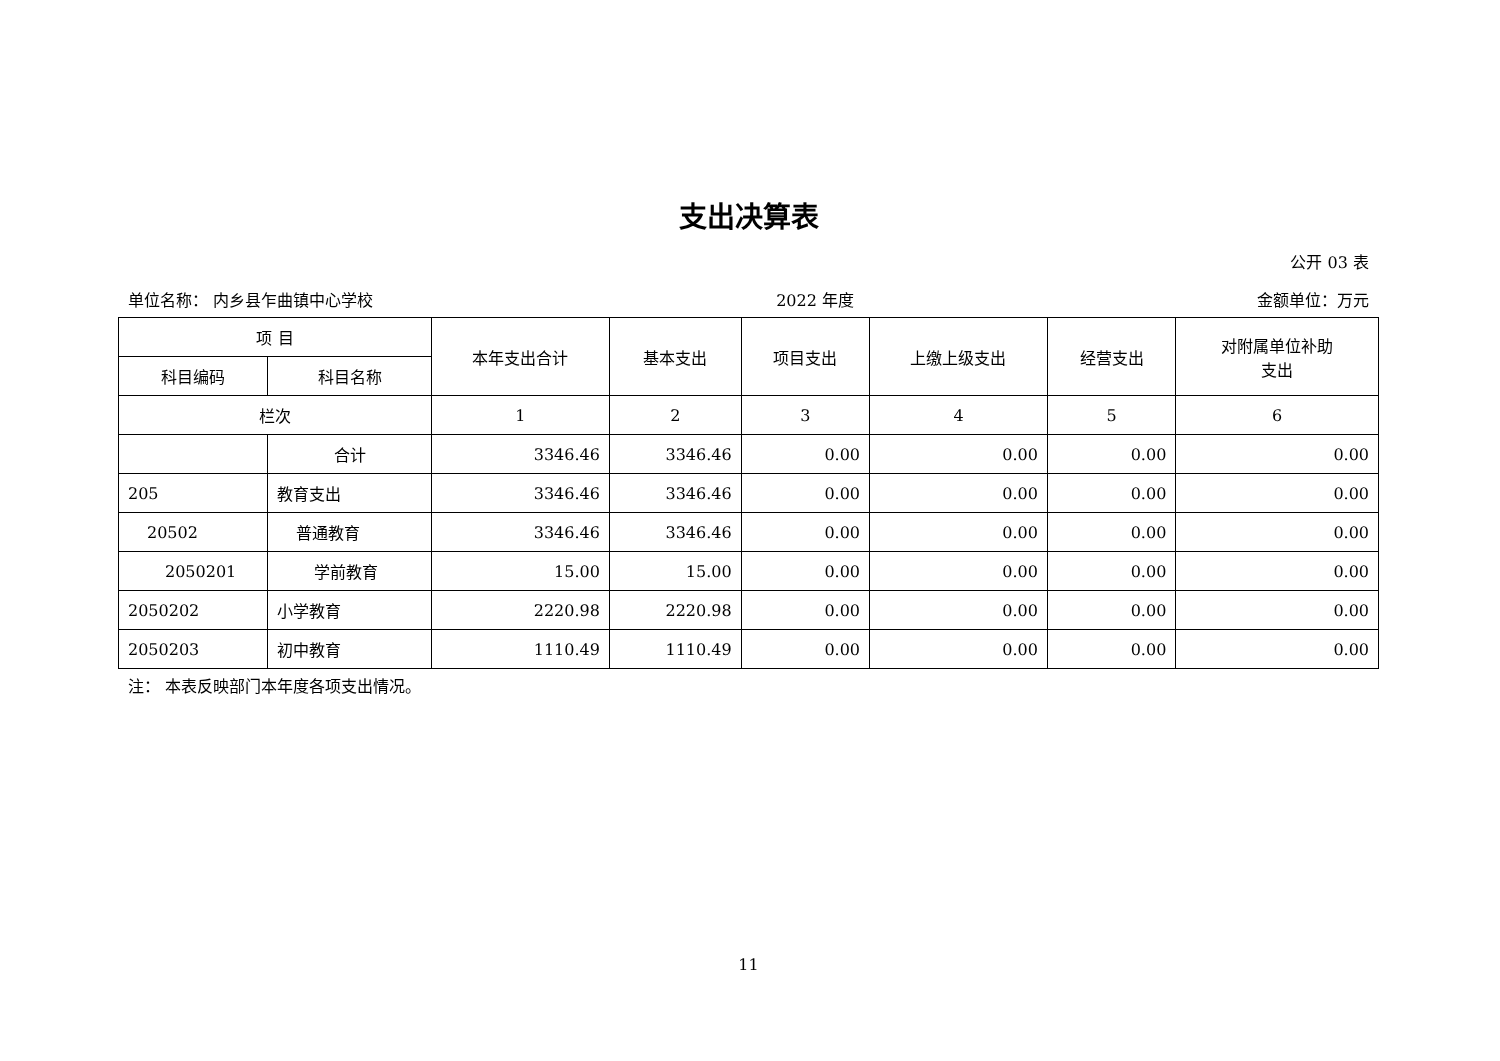支出决算表
公开 03 表
单位名称： 内乡县乍曲镇中心学校 2022 年度 金额单位：万元
| 项 目 | | 本年支出合计 | 基本支出 | 项目支出 | 上缴上级支出 | 经营支出 | 对附属单位补助 支出 |
| --- | --- | --- | --- | --- | --- | --- | --- |
| 科目编码 | 科目名称 | | | | | | |
| 栏次 | | 1 | 2 | 3 | 4 | 5 | 6 |
| | 合计 | 3346.46 | 3346.46 | 0.00 | 0.00 | 0.00 | 0.00 |
| 205 | 教育支出 | 3346.46 | 3346.46 | 0.00 | 0.00 | 0.00 | 0.00 |
| 20502 | 普通教育 | 3346.46 | 3346.46 | 0.00 | 0.00 | 0.00 | 0.00 |
| 2050201 | 学前教育 | 15.00 | 15.00 | 0.00 | 0.00 | 0.00 | 0.00 |
| 2050202 | 小学教育 | 2220.98 | 2220.98 | 0.00 | 0.00 | 0.00 | 0.00 |
| 2050203 | 初中教育 | 1110.49 | 1110.49 | 0.00 | 0.00 | 0.00 | 0.00 |
注： 本表反映部门本年度各项支出情况。
11